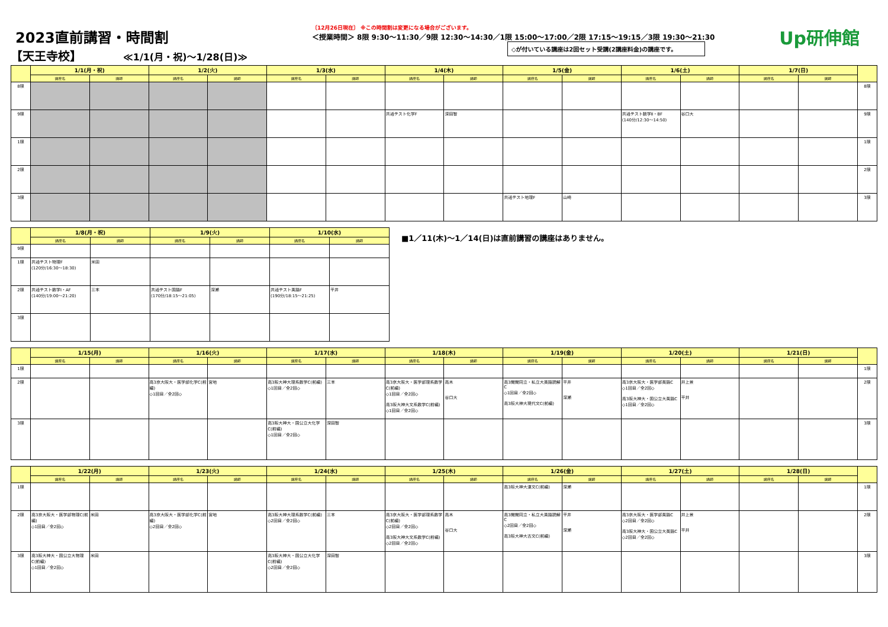2023直前講習・時間割
【天王寺校】 ≪1/1(月・祝)～1/28(日)≫
〔12月26日現在〕 ※この時間割は変更になる場合がございます。
＜授業時間＞ 8限 9:30～11:30／9限 12:30～14:30／1限 15:00～17:00／2限 17:15～19:15／3限 19:30～21:30
◇が付いている講座は2回セット受講(2講座料金)の講座です。
Up研伸館
| | 1/1(月・祝) | | 1/2(火) | | 1/3(水) | | 1/4(木) | | 1/5(金) | | 1/6(土) | | 1/7(日) | | |
| --- | --- | --- | --- | --- | --- | --- | --- | --- | --- | --- | --- | --- | --- | --- | --- |
| | 講座名 | 講師 | 講座名 | 講師 | 講座名 | 講師 | 講座名 | 講師 | 講座名 | 講師 | 講座名 | 講師 | 講座名 | 講師 | |
| 8限 | | | | | | | | | | | | | | | 8限 |
| 9限 | | | | | | | 共通テスト化学F | 深田智 | | | 共通テスト数学Ⅱ・BF (140分/12:30～14:50) | 谷口大 | | | 9限 |
| 1限 | | | | | | | | | | | | | | | 1限 |
| 2限 | | | | | | | | | | | | | | | 2限 |
| 3限 | | | | | | | | | 共通テスト地理F | 山崎 | | | | | 3限 |
| | 1/8(月・祝) | | 1/9(火) | | 1/10(水) | |
| --- | --- | --- | --- | --- | --- | --- |
| | 講座名 | 講師 | 講座名 | 講師 | 講座名 | 講師 |
| 9限 | | | | | | |
| 1限 | 共通テスト物理F (120分/16:30～18:30) | 米田 | | | | |
| 2限 | 共通テスト数学Ⅰ・AF (140分/19:00～21:20) | 三本 | 共通テスト国語F (170分/18:15～21:05) | 深瀬 | 共通テスト英語F (190分/18:15～21:25) | 平井 |
| 3限 | | | | | | |
■1／11(木)～1／14(日)は直前講習の講座はありません。
| | 1/15(月) | | 1/16(火) | | 1/17(水) | | 1/18(木) | | 1/19(金) | | 1/20(土) | | 1/21(日) | | |
| --- | --- | --- | --- | --- | --- | --- | --- | --- | --- | --- | --- | --- | --- | --- | --- |
| | 講座名 | 講師 | 講座名 | 講師 | 講座名 | 講師 | 講座名 | 講師 | 講座名 | 講師 | 講座名 | 講師 | 講座名 | 講師 | |
| 1限 | | | | | | | | | | | | | | | 1限 |
| 2限 | | | 高3京大阪大・医学部化学C(前編) ◇1回目／全2回◇ | 宮地 | 高3阪大神大理系数学C(前編) ◇1回目／全2回◇ | 三本 | 高3京大阪大・医学部理系数学C(前編) ◇1回目／全2回◇ 高3阪大神大文系数学C(前編) ◇1回目／全2回◇ | 高木 谷口大 | 高3関関同立・私立大英語読解C ◇1回目／全2回◇ 高3阪大神大現代文C(前編) | 平井 深瀬 | 高3京大阪大・医学部英語C ◇1回目／全2回◇ 高3阪大神大・国公立大英語C ◇1回目／全2回◇ | 井上景 平井 | | | 2限 |
| 3限 | | | | | 高3阪大神大・国公立大化学C(前編) ◇1回目／全2回◇ | 深田智 | | | | | | | | | 3限 |
| | 1/22(月) | | 1/23(火) | | 1/24(水) | | 1/25(木) | | 1/26(金) | | 1/27(土) | | 1/28(日) | | |
| --- | --- | --- | --- | --- | --- | --- | --- | --- | --- | --- | --- | --- | --- | --- | --- |
| | 講座名 | 講師 | 講座名 | 講師 | 講座名 | 講師 | 講座名 | 講師 | 講座名 | 講師 | 講座名 | 講師 | 講座名 | 講師 | |
| 1限 | | | | | | | | | 高3阪大神大漢文C(前編) | 深瀬 | | | | | 1限 |
| 2限 | 高3京大阪大・医学部物理C(前編) ◇1回目／全2回◇ | 米田 | 高3京大阪大・医学部化学C(前編) ◇2回目／全2回◇ | 宮地 | 高3阪大神大理系数学C(前編) ◇2回目／全2回◇ | 三本 | 高3京大阪大・医学部理系数学C(前編) ◇2回目／全2回◇ 高3阪大神大文系数学C(前編) ◇2回目／全2回◇ | 高木 谷口大 | 高3関関同立・私立大英語読解C ◇2回目／全2回◇ 高3阪大神大古文C(前編) | 平井 深瀬 | 高3京大阪大・医学部英語C ◇2回目／全2回◇ 高3阪大神大・国公立大英語C ◇2回目／全2回◇ | 井上景 平井 | | | 2限 |
| 3限 | 高3阪大神大・国公立大物理C(前編) ◇1回目／全2回◇ | 米田 | | | 高3阪大神大・国公立大化学C(前編) ◇2回目／全2回◇ | 深田智 | | | | | | | | | 3限 |